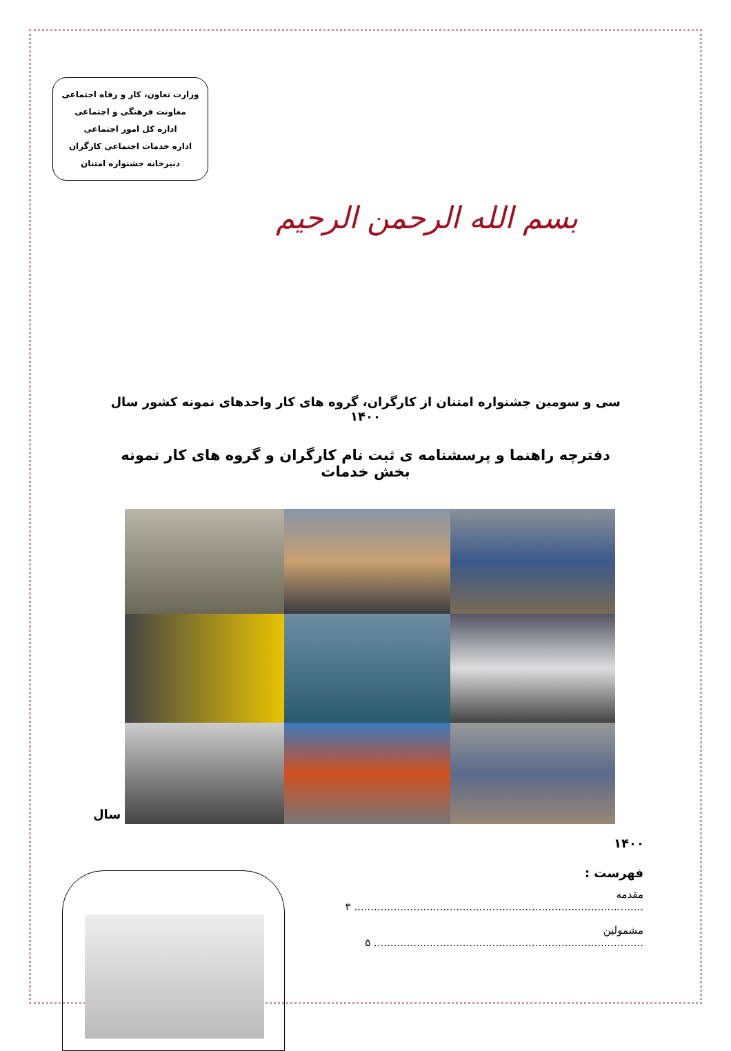وزارت تعاون، کار و رفاه اجتماعی
معاونت فرهنگی و اجتماعی
اداره کل امور اجتماعی
اداره خدمات اجتماعی کارگران
دبیرخانه جشنواره امتنان
بسم الله الرحمن الرحیم
سی و سومین جشنواره امتنان از کارگران، گروه های کار واحدهای نمونه کشور سال ۱۴۰۰
دفترچه راهنما و پرسشنامه ی ثبت نام کارگران و گروه های کار نمونه بخش خدمات
سال
۱۴۰۰
فهرست :
مقدمه ........................................................................................ ۳
مشمولین .................................................................................. ۵